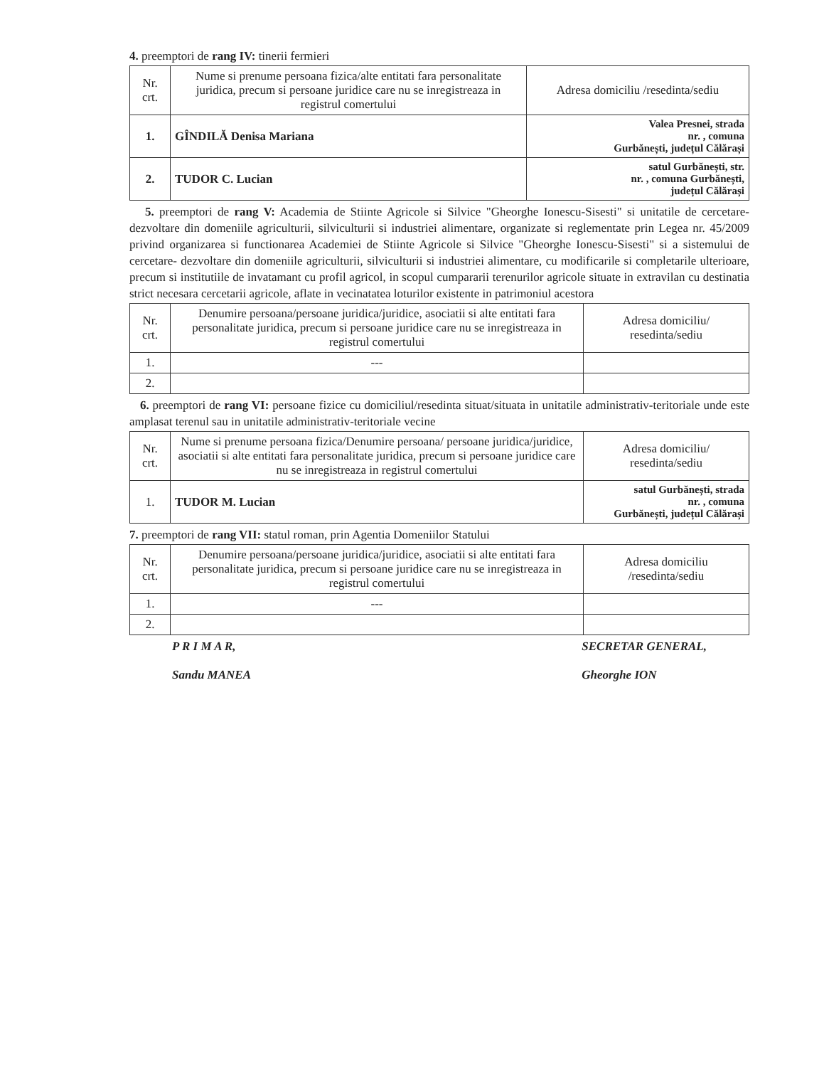4. preemptori de rang IV: tinerii fermieri
| Nr. crt. | Nume si prenume persoana fizica/alte entitati fara personalitate juridica, precum si persoane juridice care nu se inregistreaza in registrul comertului | Adresa domiciliu /resedinta/sediu |
| --- | --- | --- |
| 1. | GÎNDILĂ Denisa Mariana | Valea Presnei, strada nr. , comuna Gurbănești, județul Călărași |
| 2. | TUDOR C. Lucian | satul Gurbănești, str. nr. , comuna Gurbănești, județul Călărași |
5. preemptori de rang V: Academia de Stiinte Agricole si Silvice "Gheorghe Ionescu-Sisesti" si unitatile de cercetare-dezvoltare din domeniile agriculturii, silviculturii si industriei alimentare, organizate si reglementate prin Legea nr. 45/2009 privind organizarea si functionarea Academiei de Stiinte Agricole si Silvice "Gheorghe Ionescu-Sisesti" si a sistemului de cercetare- dezvoltare din domeniile agriculturii, silviculturii si industriei alimentare, cu modificarile si completarile ulterioare, precum si institutiile de invatamant cu profil agricol, in scopul cumpararii terenurilor agricole situate in extravilan cu destinatia strict necesara cercetarii agricole, aflate in vecinatatea loturilor existente in patrimoniul acestora
| Nr. crt. | Denumire persoana/persoane juridica/juridice, asociatii si alte entitati fara personalitate juridica, precum si persoane juridice care nu se inregistreaza in registrul comertului | Adresa domiciliu/ resedinta/sediu |
| --- | --- | --- |
| 1. | --- | |
| 2. | | |
6. preemptori de rang VI: persoane fizice cu domiciliul/resedinta situat/situata in unitatile administrativ-teritoriale unde este amplasat terenul sau in unitatile administrativ-teritoriale vecine
| Nr. crt. | Nume si prenume persoana fizica/Denumire persoana/ persoane juridica/juridice, asociatii si alte entitati fara personalitate juridica, precum si persoane juridice care nu se inregistreaza in registrul comertului | Adresa domiciliu/ resedinta/sediu |
| --- | --- | --- |
| 1. | TUDOR M. Lucian | satul Gurbănești, strada nr. , comuna Gurbănești, județul Călărași |
7. preemptori de rang VII: statul roman, prin Agentia Domeniilor Statului
| Nr. crt. | Denumire persoana/persoane juridica/juridice, asociatii si alte entitati fara personalitate juridica, precum si persoane juridice care nu se inregistreaza in registrul comertului | Adresa domiciliu /resedinta/sediu |
| --- | --- | --- |
| 1. | --- | |
| 2. | | |
P R I M A R,
Sandu MANEA
SECRETAR GENERAL,
Gheorghe ION